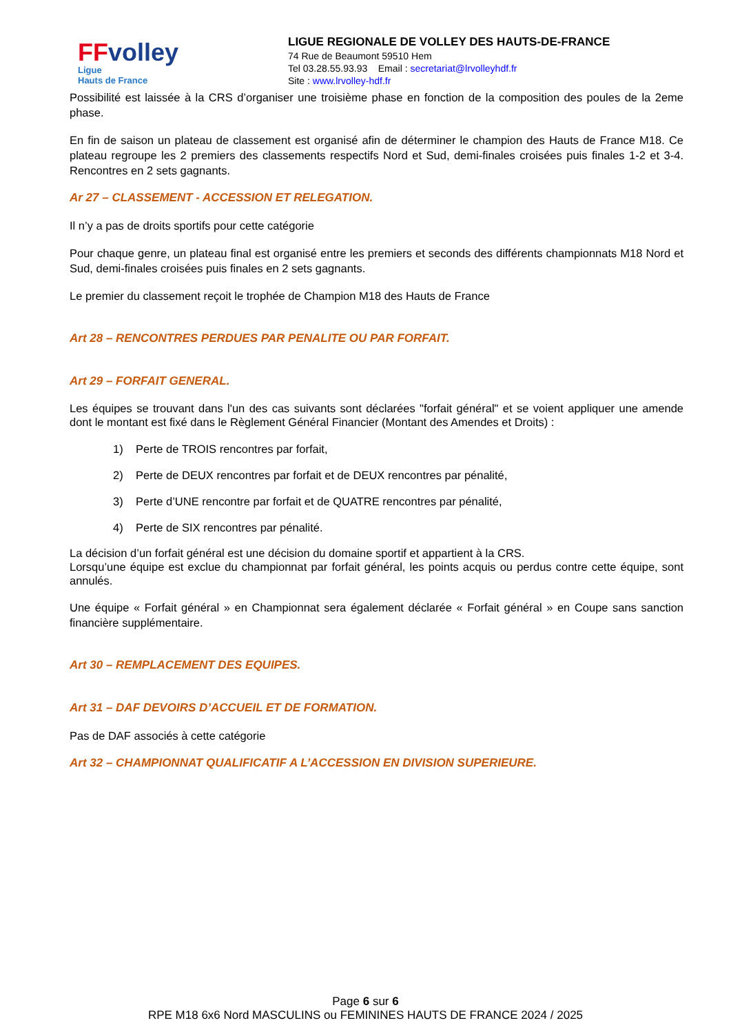FFvolley
Ligue
Hauts de France
LIGUE REGIONALE DE VOLLEY DES HAUTS-DE-FRANCE
74 Rue de Beaumont 59510 Hem
Tel 03.28.55.93.93 Email : secretariat@lrvolleyhdf.fr
Site : www.lrvolley-hdf.fr
Possibilité est laissée à la CRS d’organiser une troisième phase en fonction de la composition des poules de la 2eme phase.
En fin de saison un plateau de classement est organisé afin de déterminer le champion des Hauts de France M18. Ce plateau regroupe les 2 premiers des classements respectifs Nord et Sud, demi-finales croisées puis finales 1-2 et 3-4. Rencontres en 2 sets gagnants.
Ar 27 – CLASSEMENT - ACCESSION ET RELEGATION.
Il n’y a pas de droits sportifs pour cette catégorie
Pour chaque genre, un plateau final est organisé entre les premiers et seconds des différents championnats M18 Nord et Sud, demi-finales croisées puis finales en 2 sets gagnants.
Le premier du classement reçoit le trophée de Champion M18 des Hauts de France
Art 28 – RENCONTRES PERDUES PAR PENALITE OU PAR FORFAIT.
Art 29 – FORFAIT GENERAL.
Les équipes se trouvant dans l'un des cas suivants sont déclarées "forfait général" et se voient appliquer une amende dont le montant est fixé dans le Règlement Général Financier (Montant des Amendes et Droits) :
1) Perte de TROIS rencontres par forfait,
2) Perte de DEUX rencontres par forfait et de DEUX rencontres par pénalité,
3) Perte d’UNE rencontre par forfait et de QUATRE rencontres par pénalité,
4) Perte de SIX rencontres par pénalité.
La décision d’un forfait général est une décision du domaine sportif et appartient à la CRS.
Lorsqu’une équipe est exclue du championnat par forfait général, les points acquis ou perdus contre cette équipe, sont annulés.
Une équipe « Forfait général » en Championnat sera également déclarée « Forfait général » en Coupe sans sanction financière supplémentaire.
Art 30 – REMPLACEMENT DES EQUIPES.
Art 31 – DAF DEVOIRS D’ACCUEIL ET DE FORMATION.
Pas de DAF associés à cette catégorie
Art 32 – CHAMPIONNAT QUALIFICATIF A L’ACCESSION EN DIVISION SUPERIEURE.
Page 6 sur 6
RPE M18 6x6 Nord MASCULINS ou FEMININES HAUTS DE FRANCE 2024 / 2025